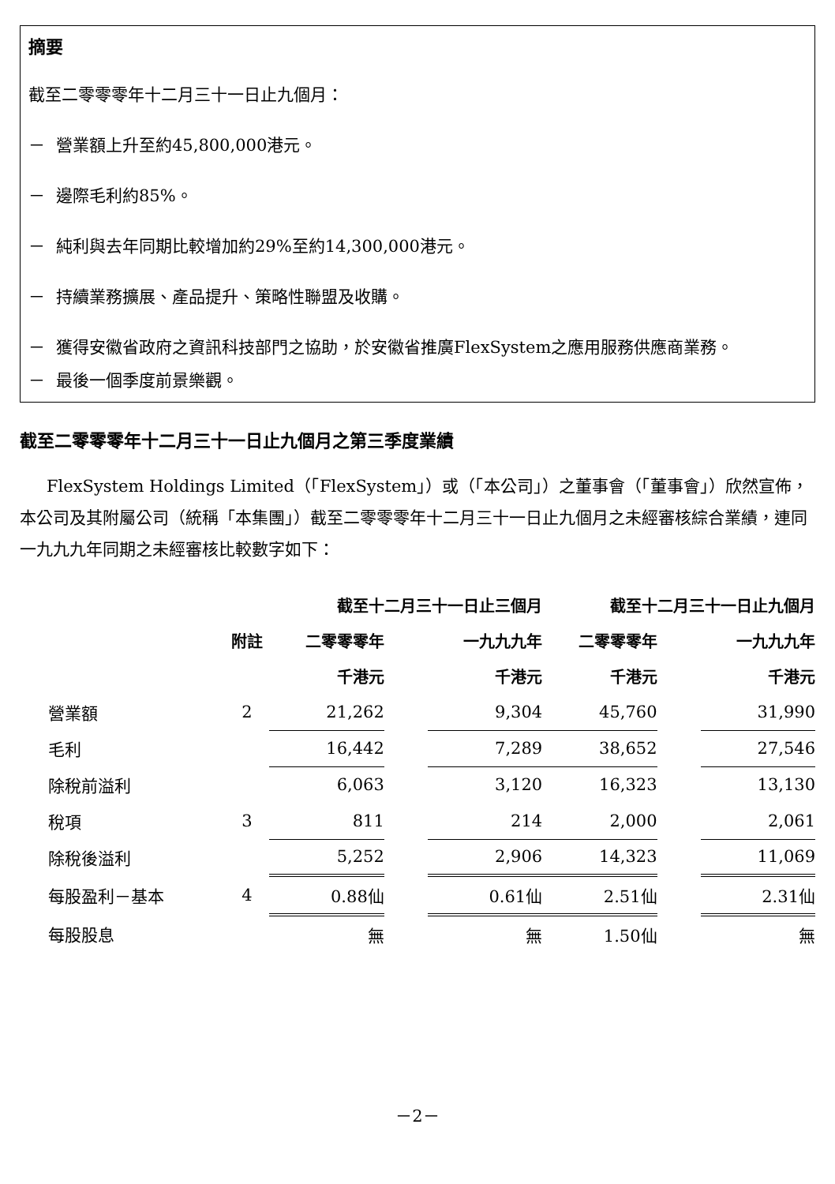摘要
截至二零零零年十二月三十一日止九個月：
－ 營業額上升至約45,800,000港元。
－ 邊際毛利約85%。
－ 純利與去年同期比較增加約29%至約14,300,000港元。
－ 持續業務擴展、產品提升、策略性聯盟及收購。
－ 獲得安徽省政府之資訊科技部門之協助，於安徽省推廣FlexSystem之應用服務供應商業務。
－ 最後一個季度前景樂觀。
截至二零零零年十二月三十一日止九個月之第三季度業績
FlexSystem Holdings Limited（「FlexSystem」）或（「本公司」）之董事會（「董事會」）欣然宣佈，本公司及其附屬公司（統稱「本集團」）截至二零零零年十二月三十一日止九個月之未經審核綜合業績，連同一九九九年同期之未經審核比較數字如下：
| | | 截至十二月三十一日止三個月 | | | 截至十二月三十一日止九個月 | | |
| | 附註 | 二零零零年 | | 一九九九年 | 二零零零年 | | 一九九九年 |
| | | 千港元 | | 千港元 | 千港元 | | 千港元 |
| 營業額 | 2 | 21,262 | | 9,304 | 45,760 | | 31,990 |
| 毛利 | | 16,442 | | 7,289 | 38,652 | | 27,546 |
| 除稅前溢利 | | 6,063 | | 3,120 | 16,323 | | 13,130 |
| 稅項 | 3 | 811 | | 214 | 2,000 | | 2,061 |
| 除稅後溢利 | | 5,252 | | 2,906 | 14,323 | | 11,069 |
| 每股盈利－基本 | 4 | 0.88仙 | | 0.61仙 | 2.51仙 | | 2.31仙 |
| 每股股息 | | 無 | | 無 | 1.50仙 | | 無 |
－2－